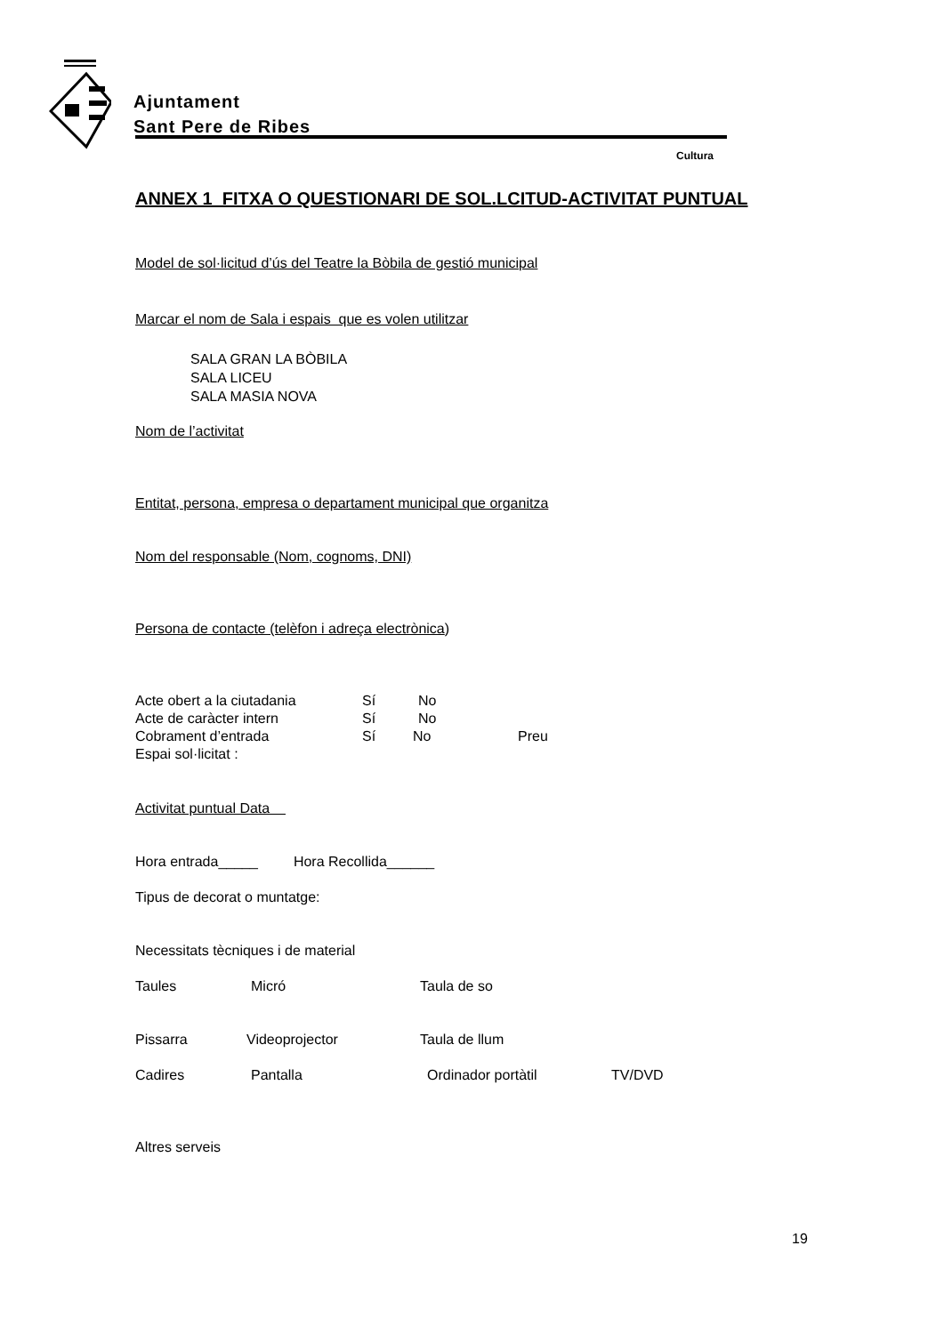Ajuntament
Sant Pere de Ribes
Cultura
ANNEX 1 FITXA O QUESTIONARI DE SOL.LCITUD-ACTIVITAT PUNTUAL
Model de sol·licitud d’ús del Teatre la Bòbila de gestió municipal
Marcar el nom de Sala i espais que es volen utilitzar
SALA GRAN LA BÒBILA
SALA LICEU
SALA MASIA NOVA
Nom de l’activitat
Entitat, persona, empresa o departament municipal que organitza
Nom del responsable (Nom, cognoms, DNI)
Persona de contacte (telèfon i adreça electrònica)
Acte obert a la ciutadania Sí No
Acte de caràcter intern Sí No
Cobrament d’entrada Sí No Preu
Espai sol·licitat :
Activitat puntual Data
Hora entrada_____ Hora Recollida______
Tipus de decorat o muntatge:
Necessitats tècniques i de material
Taules Micró Taula de so
Pissarra Videoprojector Taula de llum
Cadires Pantalla Ordinador portàtil TV/DVD
Altres serveis
19